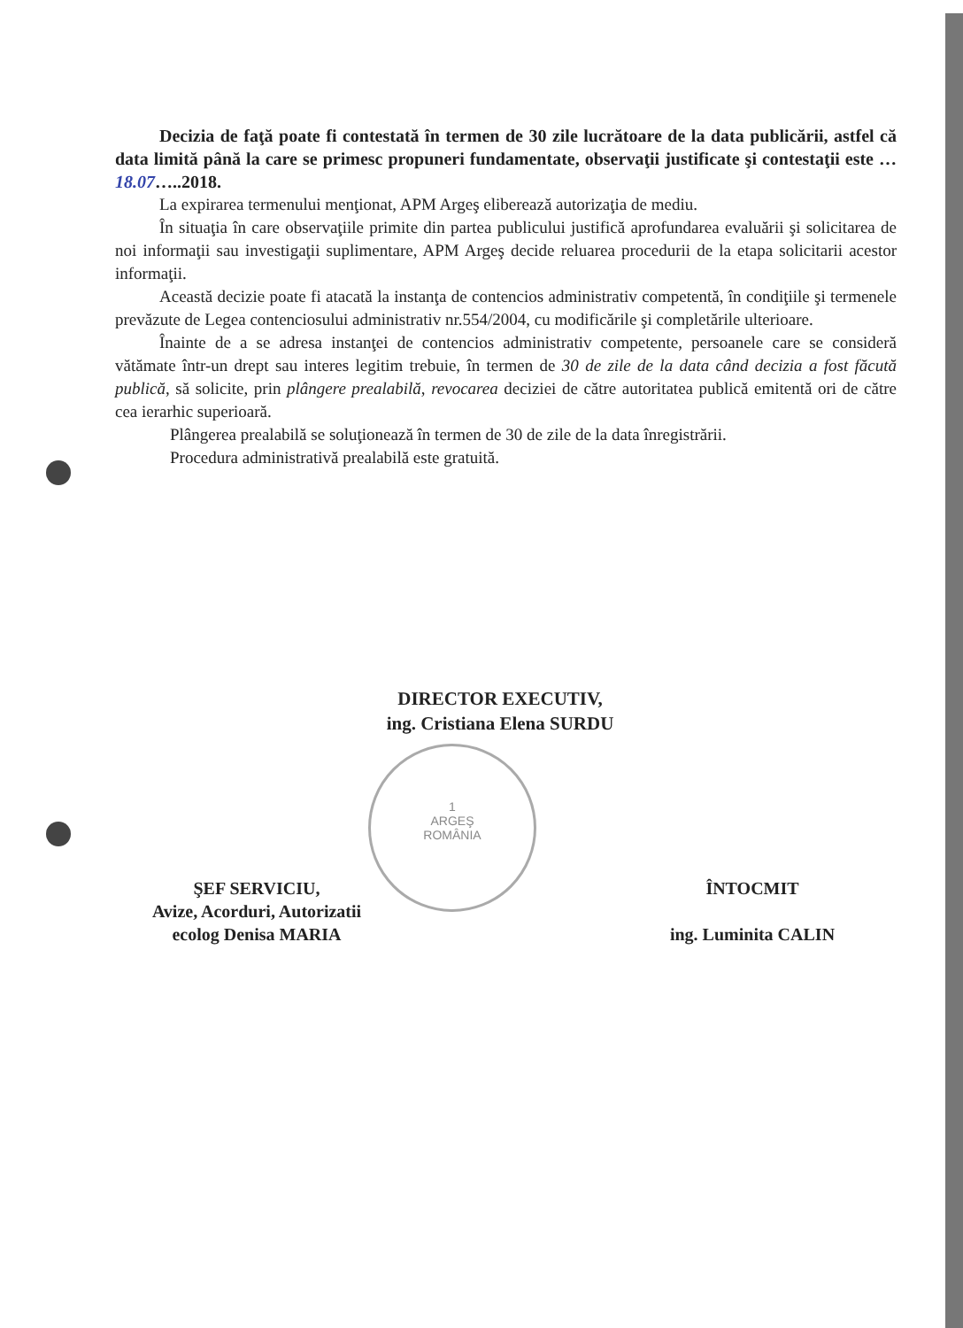Decizia de faţă poate fi contestată în termen de 30 zile lucrătoare de la data publicării, astfel că data limită până la care se primesc propuneri fundamentate, observaţii justificate şi contestaţii este …18.07…..2018.
La expirarea termenului menţionat, APM Argeş eliberează autorizaţia de mediu.
În situaţia în care observaţiile primite din partea publicului justifică aprofundarea evaluării şi solicitarea de noi informaţii sau investigaţii suplimentare, APM Argeş decide reluarea procedurii de la etapa solicitarii acestor informaţii.
Această decizie poate fi atacată la instanţa de contencios administrativ competentă, în condiţiile şi termenele prevăzute de Legea contenciosului administrativ nr.554/2004, cu modificările şi completările ulterioare.
Înainte de a se adresa instanţei de contencios administrativ competente, persoanele care se consideră vătămate într-un drept sau interes legitim trebuie, în termen de 30 de zile de la data când decizia a fost făcută publică, să solicite, prin plângere prealabilă, revocarea deciziei de către autoritatea publică emitentă ori de către cea ierarhic superioară.
Plângerea prealabilă se soluţionează în termen de 30 de zile de la data înregistrării.
Procedura administrativă prealabilă este gratuită.
DIRECTOR EXECUTIV,
ing. Cristiana Elena SURDU
1
ARGEŞ
ROMÂNIA
ŞEF SERVICIU,
Avize, Acorduri, Autorizatii
ecolog Denisa MARIA
ÎNTOCMIT
ing. Luminita CALIN